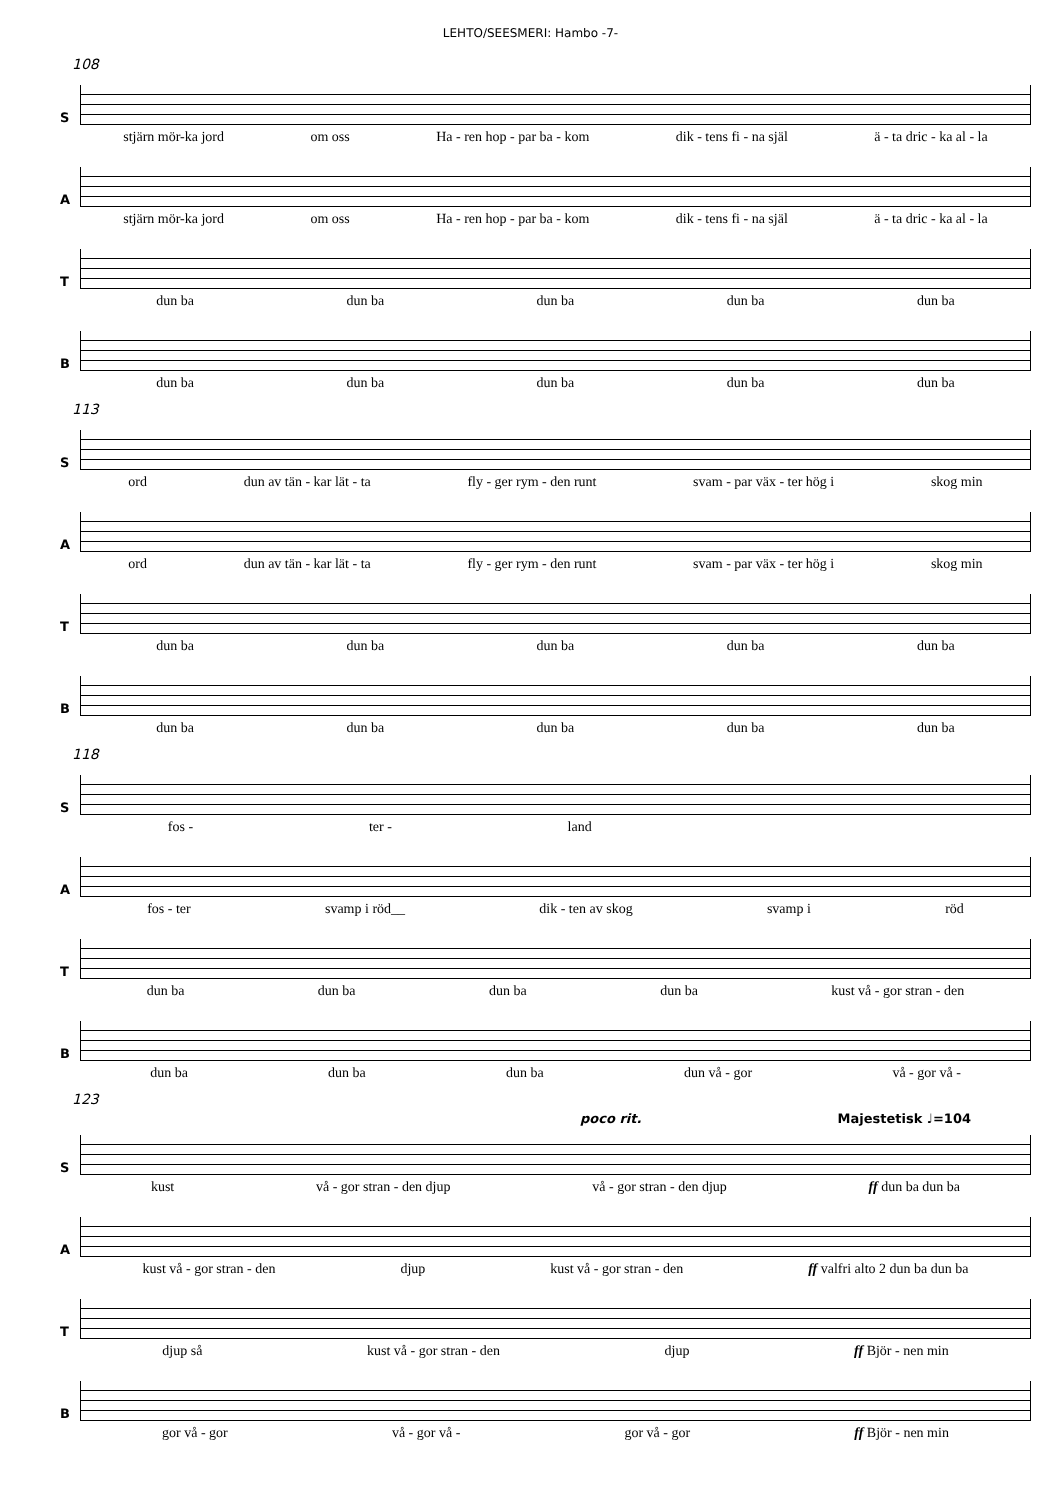LEHTO/SEESMERI: Hambo -7-
108
S
stjärn mör-ka jord om oss Ha - ren hop - par ba - kom dik - tens fi - na själ ä - ta dric - ka al - la
A
stjärn mör-ka jord om oss Ha - ren hop - par ba - kom dik - tens fi - na själ ä - ta dric - ka al - la
T
dun ba dun ba dun ba dun ba dun ba
B
dun ba dun ba dun ba dun ba dun ba
113
S
ord dun av tän - kar lät - ta fly - ger rym - den runt svam - par väx - ter hög i skog min
A
ord dun av tän - kar lät - ta fly - ger rym - den runt svam - par väx - ter hög i skog min
T
dun ba dun ba dun ba dun ba dun ba
B
dun ba dun ba dun ba dun ba dun ba
118
S
fos - ter - land
A
fos - ter svamp i röd__ dik - ten av skog svamp i röd
T
dun ba dun ba dun ba dun ba kust vå - gor stran - den
B
dun ba dun ba dun ba dun vå - gor vå - gor vå -
123
poco rit. Majestetisk ♩=104
S
kust vå - gor stran - den djup vå - gor stran - den djup ff dun ba dun ba
A
kust vå - gor stran - den djup kust vå - gor stran - den ff valfri alto 2 dun ba dun ba
T
djup så kust vå - gor stran - den djup ff Björ - nen min
B
gor vå - gor vå - gor vå - gor vå - gor ff Björ - nen min